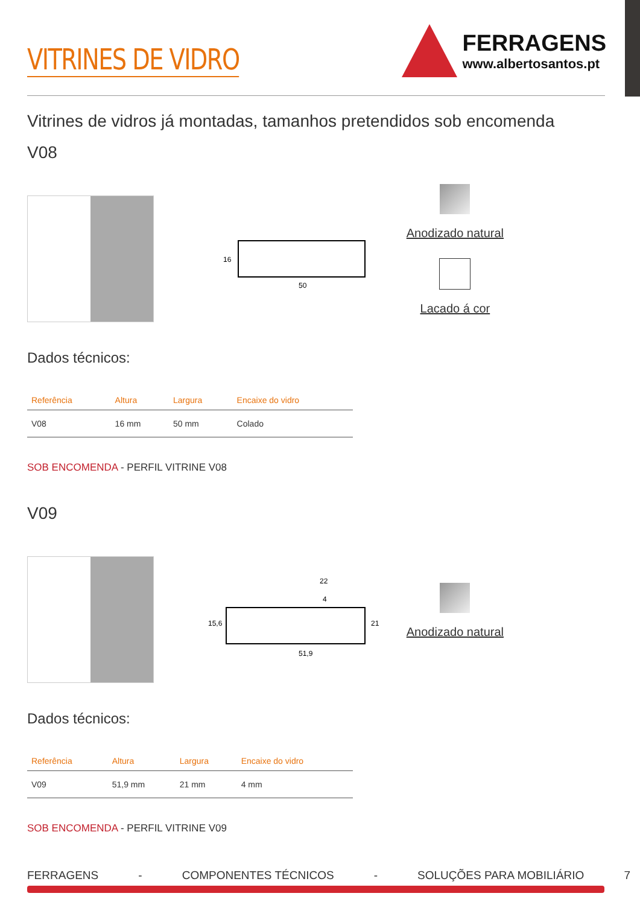VITRINES DE VIDRO
FERRAGENS
www.albertosantos.pt
Vitrines de vidros já montadas, tamanhos pretendidos sob encomenda
V08
50
16
Anodizado natural
Lacado á cor
Dados técnicos:
| Referência | Altura | Largura | Encaixe do vidro |
| --- | --- | --- | --- |
| V08 | 16 mm | 50 mm | Colado |
SOB ENCOMENDA - PERFIL VITRINE V08
V09
22
51,9
15,6
21
4
Anodizado natural
Dados técnicos:
| Referência | Altura | Largura | Encaixe do vidro |
| --- | --- | --- | --- |
| V09 | 51,9 mm | 21 mm | 4 mm |
SOB ENCOMENDA - PERFIL VITRINE V09
FERRAGENS - COMPONENTES TÉCNICOS - SOLUÇÕES PARA MOBILIÁRIO 7